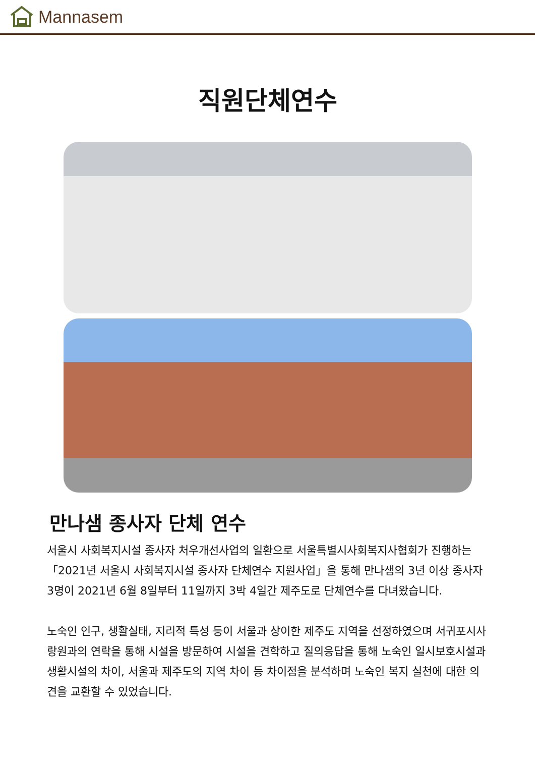Mannasem
직원단체연수
만나샘 종사자 단체 연수
서울시 사회복지시설 종사자 처우개선사업의 일환으로 서울특별시사회복지사협회가 진행하는「2021년 서울시 사회복지시설 종사자 단체연수 지원사업」을 통해 만나샘의 3년 이상 종사자 3명이 2021년 6월 8일부터 11일까지 3박 4일간 제주도로 단체연수를 다녀왔습니다.
노숙인 인구, 생활실태, 지리적 특성 등이 서울과 상이한 제주도 지역을 선정하였으며 서귀포시사랑원과의 연락을 통해 시설을 방문하여 시설을 견학하고 질의응답을 통해 노숙인 일시보호시설과 생활시설의 차이, 서울과 제주도의 지역 차이 등 차이점을 분석하며 노숙인 복지 실천에 대한 의견을 교환할 수 있었습니다.